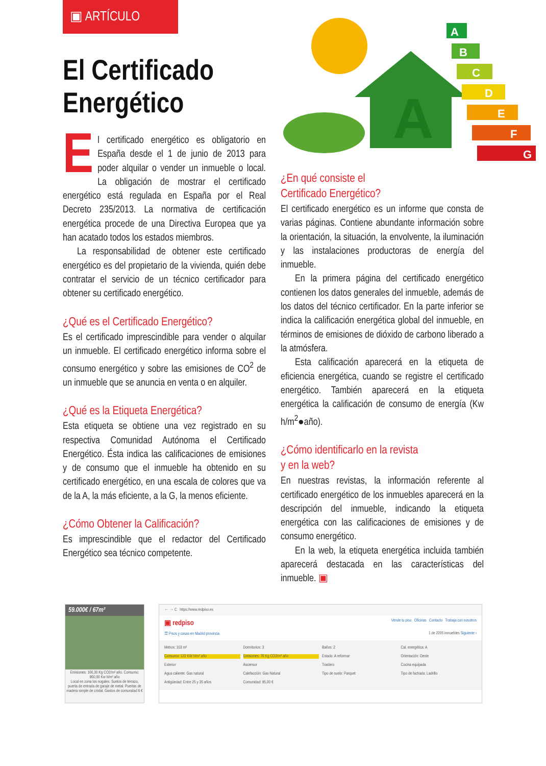▣ ARTÍCULO
El Certificado
Energético
A
A
B
C
D
E
F
G
El certificado energético es obligatorio en España desde el 1 de junio de 2013 para poder alquilar o vender un inmueble o local. La obligación de mostrar el certificado energético está regulada en España por el Real Decreto 235/2013. La normativa de certificación energética procede de una Directiva Europea que ya han acatado todos los estados miembros.
La responsabilidad de obtener este certificado energético es del propietario de la vivienda, quién debe contratar el servicio de un técnico certificador para obtener su certificado energético.
¿Qué es el Certificado Energético?
Es el certificado imprescindible para vender o alquilar un inmueble. El certificado energético informa sobre el consumo energético y sobre las emisiones de CO<sup>2</sup> de un inmueble que se anuncia en venta o en alquiler.
¿Qué es la Etiqueta Energética?
Esta etiqueta se obtiene una vez registrado en su respectiva Comunidad Autónoma el Certificado Energético. Ésta indica las calificaciones de emisiones y de consumo que el inmueble ha obtenido en su certificado energético, en una escala de colores que va de la A, la más eficiente, a la G, la menos eficiente.
¿Cómo Obtener la Calificación?
Es imprescindible que el redactor del Certificado Energético sea técnico competente.
¿En qué consiste el
Certificado Energético?
El certificado energético es un informe que consta de varias páginas. Contiene abundante información sobre la orientación, la situación, la envolvente, la iluminación y las instalaciones productoras de energía del inmueble.
En la primera página del certificado energético contienen los datos generales del inmueble, además de los datos del técnico certificador. En la parte inferior se indica la calificación energética global del inmueble, en términos de emisiones de dióxido de carbono liberado a la atmósfera.
Esta calificación aparecerá en la etiqueta de eficiencia energética, cuando se registre el certificado energético. También aparecerá en la etiqueta energética la calificación de consumo de energía (Kw h/m<sup>2</sup>●año).
¿Cómo identificarlo en la revista
y en la web?
En nuestras revistas, la información referente al certificado energético de los inmuebles aparecerá en la descripción del inmueble, indicando la etiqueta energética con las calificaciones de emisiones y de consumo energético.
En la web, la etiqueta energética incluida también aparecerá destacada en las características del inmueble. ▣
59.000€ / 67m²
Emisiones: 166,30 Kg CO2/m² año. Consumo: 860,00 Kw h/m² año
Local en zona los nogales. Suelos de terrazo, puerta de entrada de garaje de metal. Puertas de madera simple de cristal. Gastos de comunidad 6 €
← → C https://www.redpiso.es
▣ redpiso Vende tu piso Oficinas Contacto Trabaja con nosotros
☰ Pisos y casas en Madrid provincia 1 de 2205 inmuebles Siguiente ›
Metros: 103 m² Dormitorios: 3 Baños: 2 Cal. energética: A Consumo: 122 KW h/m² año Emisiones: 76 Kg CO2/m² año Estado: A reformar Orientación: Oeste Exterior Ascensor Trastero Cocina equipada Agua caliente: Gas natural Calefacción: Gas Natural Tipo de suelo: Parquet Tipo de fachada: Ladrillo Antigüedad: Entre 25 y 35 años Comunidad: 95,00 €